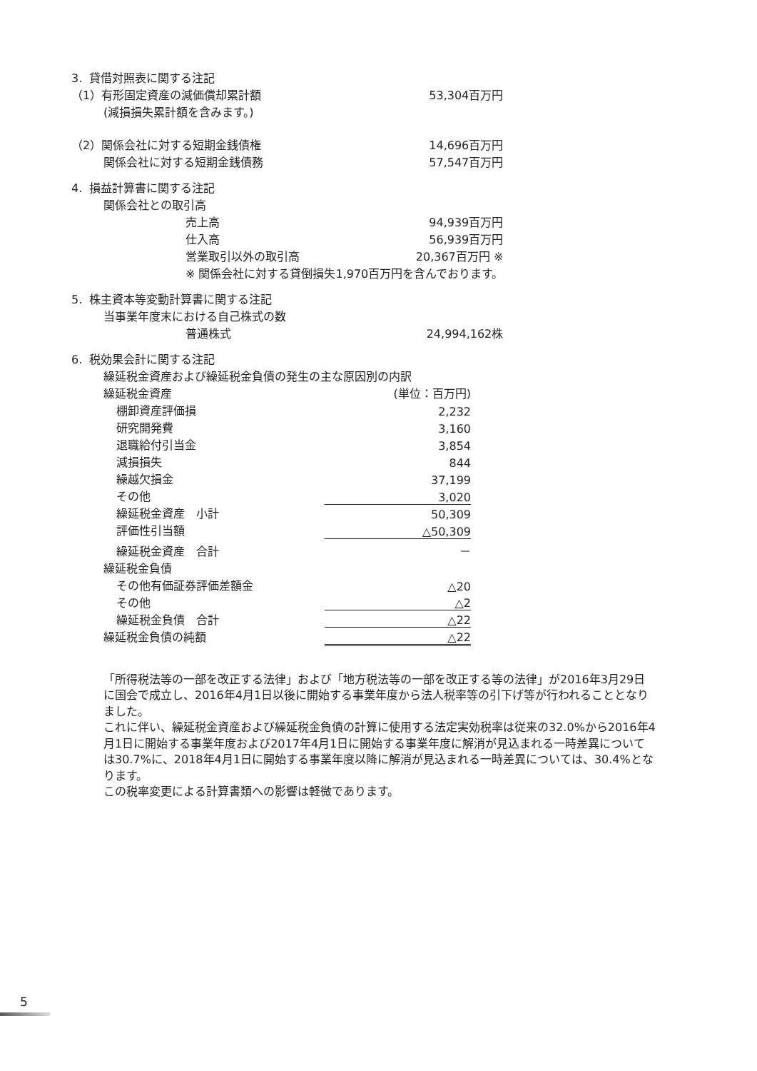| 3. 貸借対照表に関する注記 | | |
| （1）有形固定資産の減価償却累計額 | | 53,304百万円 |
| (減損損失累計額を含みます。) | | |
| （2）関係会社に対する短期金銭債権 | | 14,696百万円 |
| 関係会社に対する短期金銭債務 | | 57,547百万円 |
| 4. 損益計算書に関する注記 | | |
| 関係会社との取引高 | | |
| | 売上高 | 94,939百万円 |
| | 仕入高 | 56,939百万円 |
| | 営業取引以外の取引高 | 20,367百万円 ※ |
| | ※ 関係会社に対する貸倒損失1,970百万円を含んでおります。 | |
| 5. 株主資本等変動計算書に関する注記 | | |
| 当事業年度末における自己株式の数 | | |
| | 普通株式 | 24,994,162株 |
| 6. 税効果会計に関する注記 | | |
| 繰延税金資産および繰延税金負債の発生の主な原因別の内訳 | |
| 繰延税金資産 | (単位：百万円) |
| 棚卸資産評価損 | 2,232 |
| 研究開発費 | 3,160 |
| 退職給付引当金 | 3,854 |
| 減損損失 | 844 |
| 繰越欠損金 | 37,199 |
| その他 | 3,020 |
| 繰延税金資産 小計 | 50,309 |
| 評価性引当額 | △50,309 |
| 繰延税金資産 合計 | － |
| 繰延税金負債 | |
| その他有価証券評価差額金 | △20 |
| その他 | △2 |
| 繰延税金負債 合計 | △22 |
| 繰延税金負債の純額 | △22 |
「所得税法等の一部を改正する法律」および「地方税法等の一部を改正する等の法律」が2016年3月29日に国会で成立し、2016年4月1日以後に開始する事業年度から法人税率等の引下げ等が行われることとなりました。
これに伴い、繰延税金資産および繰延税金負債の計算に使用する法定実効税率は従来の32.0%から2016年4月1日に開始する事業年度および2017年4月1日に開始する事業年度に解消が見込まれる一時差異については30.7%に、2018年4月1日に開始する事業年度以降に解消が見込まれる一時差異については、30.4%となります。
この税率変更による計算書類への影響は軽微であります。
5